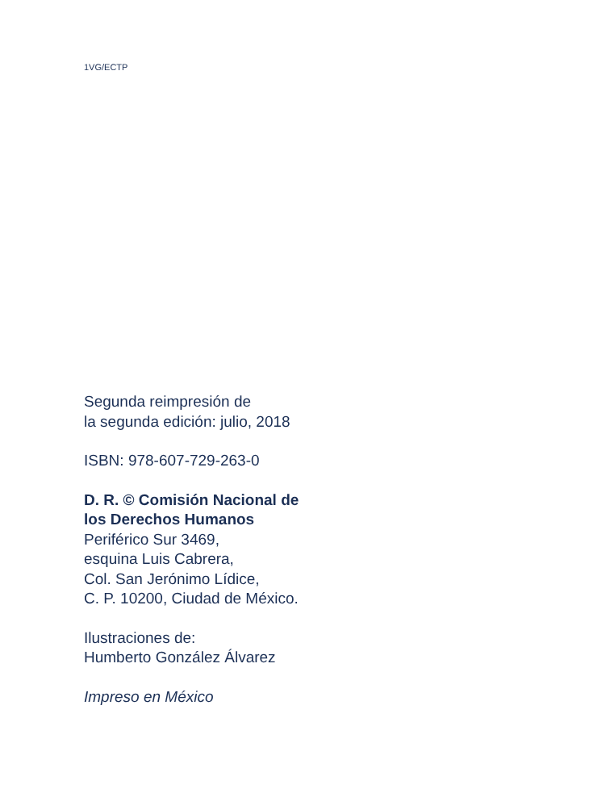1VG/ECTP
Segunda reimpresión de
la segunda edición: julio, 2018
ISBN: 978-607-729-263-0
D. R. © Comisión Nacional de
los Derechos Humanos
Periférico Sur 3469,
esquina Luis Cabrera,
Col. San Jerónimo Lídice,
C. P. 10200, Ciudad de México.
Ilustraciones de:
Humberto González Álvarez
Impreso en México